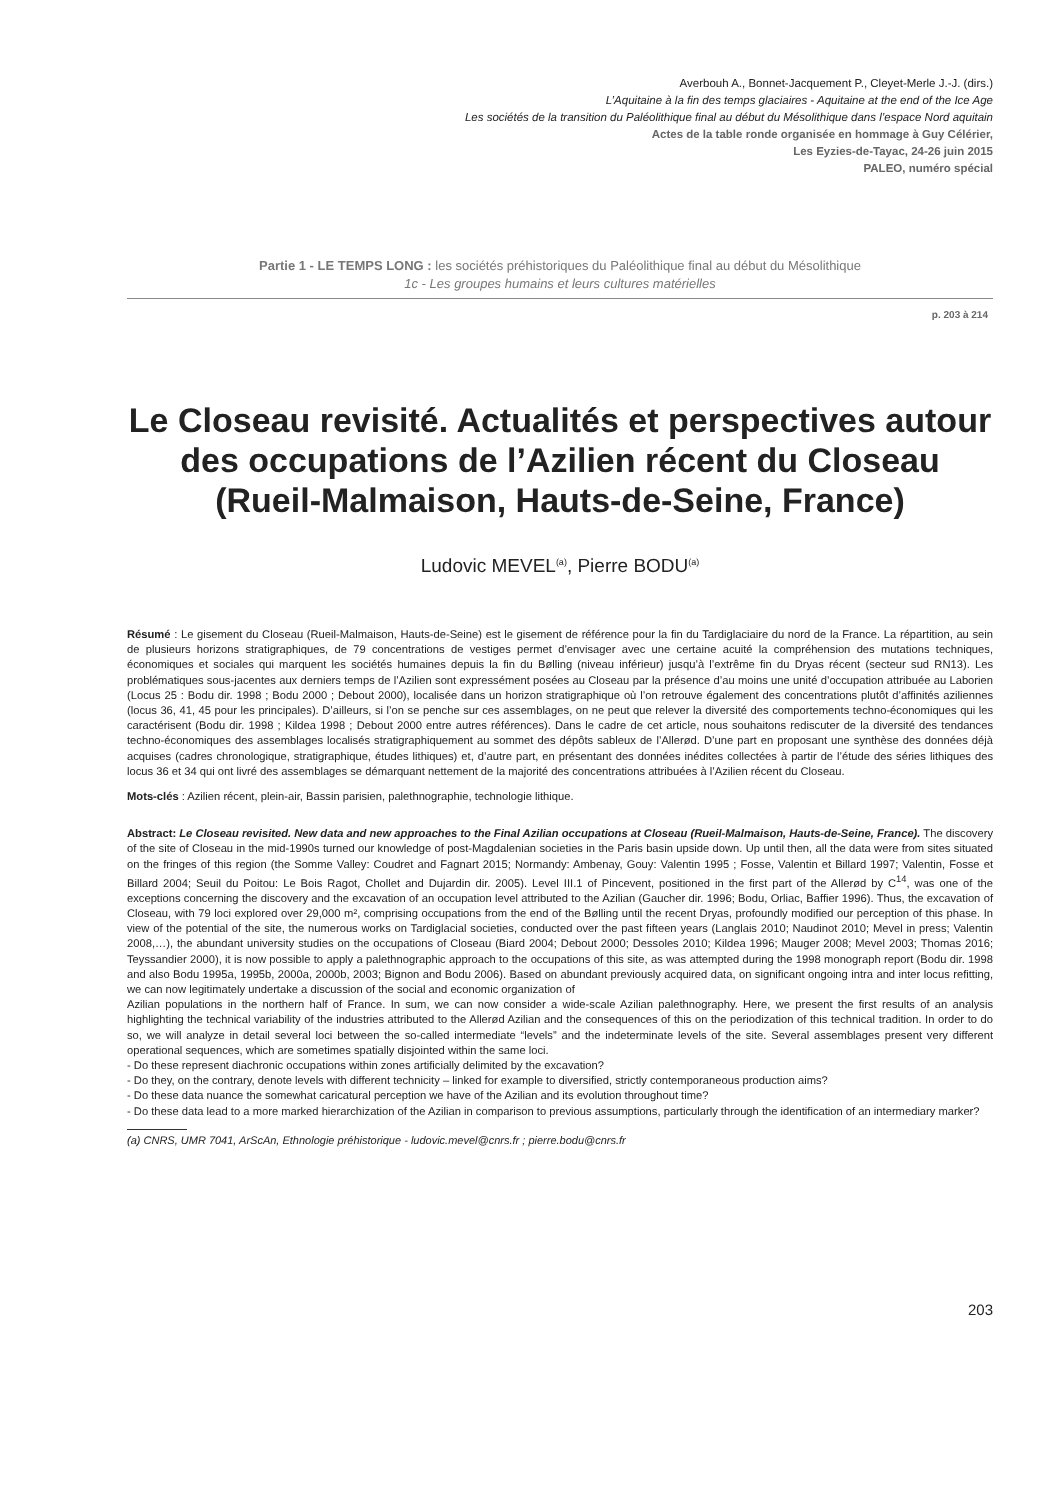Averbouh A., Bonnet-Jacquement P., Cleyet-Merle J.-J. (dirs.)
L’Aquitaine à la fin des temps glaciaires - Aquitaine at the end of the Ice Age
Les sociétés de la transition du Paléolithique final au début du Mésolithique dans l’espace Nord aquitain
Actes de la table ronde organisée en hommage à Guy Célérier,
Les Eyzies-de-Tayac, 24-26 juin 2015
PALEO, numéro spécial
Partie 1 - LE TEMPS LONG : les sociétés préhistoriques du Paléolithique final au début du Mésolithique
1c - Les groupes humains et leurs cultures matérielles
p. 203 à 214
Le Closeau revisité. Actualités et perspectives autour des occupations de l’Azilien récent du Closeau
(Rueil-Malmaison, Hauts-de-Seine, France)
Ludovic MEVEL<sup>(a)</sup>, Pierre BODU<sup>(a)</sup>
Résumé : Le gisement du Closeau (Rueil-Malmaison, Hauts-de-Seine) est le gisement de référence pour la fin du Tardiglaciaire du nord de la France. La répartition, au sein de plusieurs horizons stratigraphiques, de 79 concentrations de vestiges permet d’envisager avec une certaine acuité la compréhension des mutations techniques, économiques et sociales qui marquent les sociétés humaines depuis la fin du Bølling (niveau inférieur) jusqu’à l’extrême fin du Dryas récent (secteur sud RN13). Les problématiques sous-jacentes aux derniers temps de l’Azilien sont expressément posées au Closeau par la présence d’au moins une unité d’occupation attribuée au Laborien (Locus 25 : Bodu dir. 1998 ; Bodu 2000 ; Debout 2000), localisée dans un horizon stratigraphique où l’on retrouve également des concentrations plutôt d’affinités aziliennes (locus 36, 41, 45 pour les principales). D’ailleurs, si l’on se penche sur ces assemblages, on ne peut que relever la diversité des comportements techno-économiques qui les caractérisent (Bodu dir. 1998 ; Kildea 1998 ; Debout 2000 entre autres références). Dans le cadre de cet article, nous souhaitons rediscuter de la diversité des tendances techno-économiques des assemblages localisés stratigraphiquement au sommet des dépôts sableux de l’Allerød. D’une part en proposant une synthèse des données déjà acquises (cadres chronologique, stratigraphique, études lithiques) et, d’autre part, en présentant des données inédites collectées à partir de l’étude des séries lithiques des locus 36 et 34 qui ont livré des assemblages se démarquant nettement de la majorité des concentrations attribuées à l’Azilien récent du Closeau.
Mots-clés : Azilien récent, plein-air, Bassin parisien, palethnographie, technologie lithique.
Abstract: Le Closeau revisited. New data and new approaches to the Final Azilian occupations at Closeau (Rueil-Malmaison, Hauts-de-Seine, France). The discovery of the site of Closeau in the mid-1990s turned our knowledge of post-Magdalenian societies in the Paris basin upside down. Up until then, all the data were from sites situated on the fringes of this region (the Somme Valley: Coudret and Fagnart 2015; Normandy: Ambenay, Gouy: Valentin 1995 ; Fosse, Valentin et Billard 1997; Valentin, Fosse et Billard 2004; Seuil du Poitou: Le Bois Ragot, Chollet and Dujardin dir. 2005). Level III.1 of Pincevent, positioned in the first part of the Allerød by C<sup>14</sup>, was one of the exceptions concerning the discovery and the excavation of an occupation level attributed to the Azilian (Gaucher dir. 1996; Bodu, Orliac, Baffier 1996). Thus, the excavation of Closeau, with 79 loci explored over 29,000 m², comprising occupations from the end of the Bølling until the recent Dryas, profoundly modified our perception of this phase. In view of the potential of the site, the numerous works on Tardiglacial societies, conducted over the past fifteen years (Langlais 2010; Naudinot 2010; Mevel in press; Valentin 2008,…), the abundant university studies on the occupations of Closeau (Biard 2004; Debout 2000; Dessoles 2010; Kildea 1996; Mauger 2008; Mevel 2003; Thomas 2016; Teyssandier 2000), it is now possible to apply a palethnographic approach to the occupations of this site, as was attempted during the 1998 monograph report (Bodu dir. 1998 and also Bodu 1995a, 1995b, 2000a, 2000b, 2003; Bignon and Bodu 2006). Based on abundant previously acquired data, on significant ongoing intra and inter locus refitting, we can now legitimately undertake a discussion of the social and economic organization of
Azilian populations in the northern half of France. In sum, we can now consider a wide-scale Azilian palethnography. Here, we present the first results of an analysis highlighting the technical variability of the industries attributed to the Allerød Azilian and the consequences of this on the periodization of this technical tradition. In order to do so, we will analyze in detail several loci between the so-called intermediate “levels” and the indeterminate levels of the site. Several assemblages present very different operational sequences, which are sometimes spatially disjointed within the same loci.
- Do these represent diachronic occupations within zones artificially delimited by the excavation?
- Do they, on the contrary, denote levels with different technicity – linked for example to diversified, strictly contemporaneous production aims?
- Do these data nuance the somewhat caricatural perception we have of the Azilian and its evolution throughout time?
- Do these data lead to a more marked hierarchization of the Azilian in comparison to previous assumptions, particularly through the identification of an intermediary marker?
(a) CNRS, UMR 7041, ArScAn, Ethnologie préhistorique - ludovic.mevel@cnrs.fr ; pierre.bodu@cnrs.fr
203